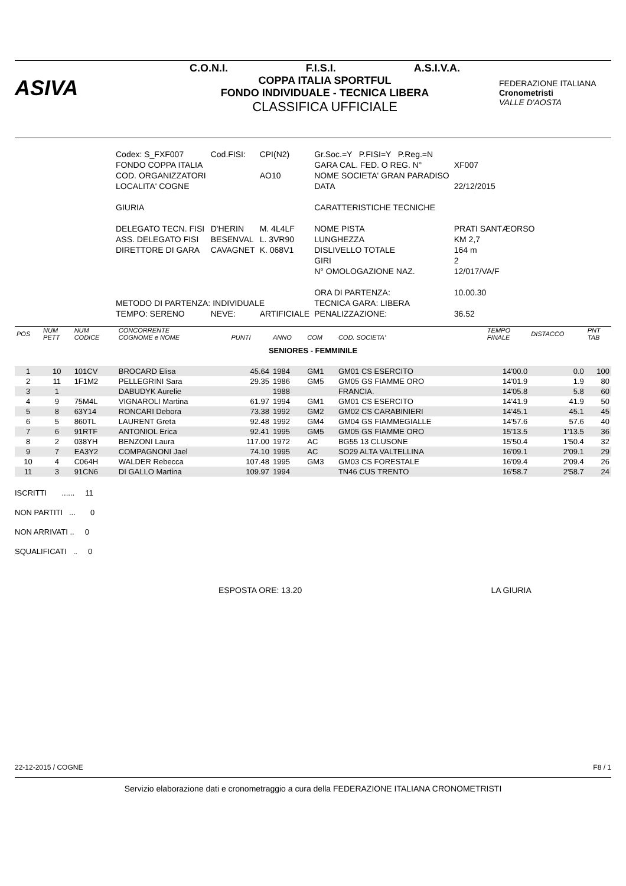ASIVA
C.O.N.I. F.I.S.I. A.S.I.V.A.
COPPA ITALIA SPORTFUL
FONDO INDIVIDUALE - TECNICA LIBERA
CLASSIFICA UFFICIALE
FEDERAZIONE ITALIANA
Cronometristi
VALLE D'AOSTA
| Codex: S_FXF007 | Cod.FISI: | CPI(N2) | Gr.Soc.=Y P.FISI=Y P.Reg.=N | |
| FONDO COPPA ITALIA | | | GARA CAL. FED. O REG. N° | XF007 |
| COD. ORGANIZZATORI | | AO10 | NOME SOCIETA' GRAN PARADISO | |
| LOCALITA' COGNE | | | DATA | 22/12/2015 |
| GIURIA | | | CARATTERISTICHE TECNICHE | |
| DELEGATO TECN. FISI | D'HERIN | M. 4L4LF | NOME PISTA | PRATI SANTÆORSO |
| ASS. DELEGATO FISI | BESENVAL | L. 3VR90 | LUNGHEZZA | KM 2,7 |
| DIRETTORE DI GARA | CAVAGNET | K. 068V1 | DISLIVELLO TOTALE | 164 m |
| | | | GIRI | 2 |
| | | | N° OMOLOGAZIONE NAZ. | 12/017/VA/F |
| | | | ORA DI PARTENZA: | 10.00.30 |
| METODO DI PARTENZA: INDIVIDUALE | | | TECNICA GARA: LIBERA | |
| TEMPO: SERENO | NEVE: | ARTIFICIALE | PENALIZZAZIONE: | 36.52 |
| POS | NUM PETT | NUM CODICE | CONCORRENTE COGNOME e NOME | PUNTI | ANNO | COM | COD. SOCIETA' | TEMPO FINALE | DISTACCO | PNT TAB |
| --- | --- | --- | --- | --- | --- | --- | --- | --- | --- | --- |
| SENIORES - FEMMINILE | | | | | | | | | | |
| 1 | 10 | 101CV | BROCARD Elisa | 45.64 | 1984 | GM1 | GM01 CS ESERCITO | 14'00.0 | 0.0 | 100 |
| 2 | 11 | 1F1M2 | PELLEGRINI Sara | 29.35 | 1986 | GM5 | GM05 GS FIAMME ORO | 14'01.9 | 1.9 | 80 |
| 3 | 1 | | DABUDYK Aurelie | | 1988 | | FRANCIA. | 14'05.8 | 5.8 | 60 |
| 4 | 9 | 75M4L | VIGNAROLI Martina | 61.97 | 1994 | GM1 | GM01 CS ESERCITO | 14'41.9 | 41.9 | 50 |
| 5 | 8 | 63Y14 | RONCARI Debora | 73.38 | 1992 | GM2 | GM02 CS CARABINIERI | 14'45.1 | 45.1 | 45 |
| 6 | 5 | 860TL | LAURENT Greta | 92.48 | 1992 | GM4 | GM04 GS FIAMMEGIALLE | 14'57.6 | 57.6 | 40 |
| 7 | 6 | 91RTF | ANTONIOL Erica | 92.41 | 1995 | GM5 | GM05 GS FIAMME ORO | 15'13.5 | 1'13.5 | 36 |
| 8 | 2 | 038YH | BENZONI Laura | 117.00 | 1972 | AC | BG55 13 CLUSONE | 15'50.4 | 1'50.4 | 32 |
| 9 | 7 | EA3Y2 | COMPAGNONI Jael | 74.10 | 1995 | AC | SO29 ALTA VALTELLINA | 16'09.1 | 2'09.1 | 29 |
| 10 | 4 | C064H | WALDER Rebecca | 107.48 | 1995 | GM3 | GM03 CS FORESTALE | 16'09.4 | 2'09.4 | 26 |
| 11 | 3 | 91CN6 | DI GALLO Martina | 109.97 | 1994 | | TN46 CUS TRENTO | 16'58.7 | 2'58.7 | 24 |
ISCRITTI ...... 11
NON PARTITI ... 0
NON ARRIVATI .. 0
SQUALIFICATI .. 0
ESPOSTA ORE: 13.20 LA GIURIA
22-12-2015 / COGNE F8 / 1
Servizio elaborazione dati e cronometraggio a cura della FEDERAZIONE ITALIANA CRONOMETRISTI